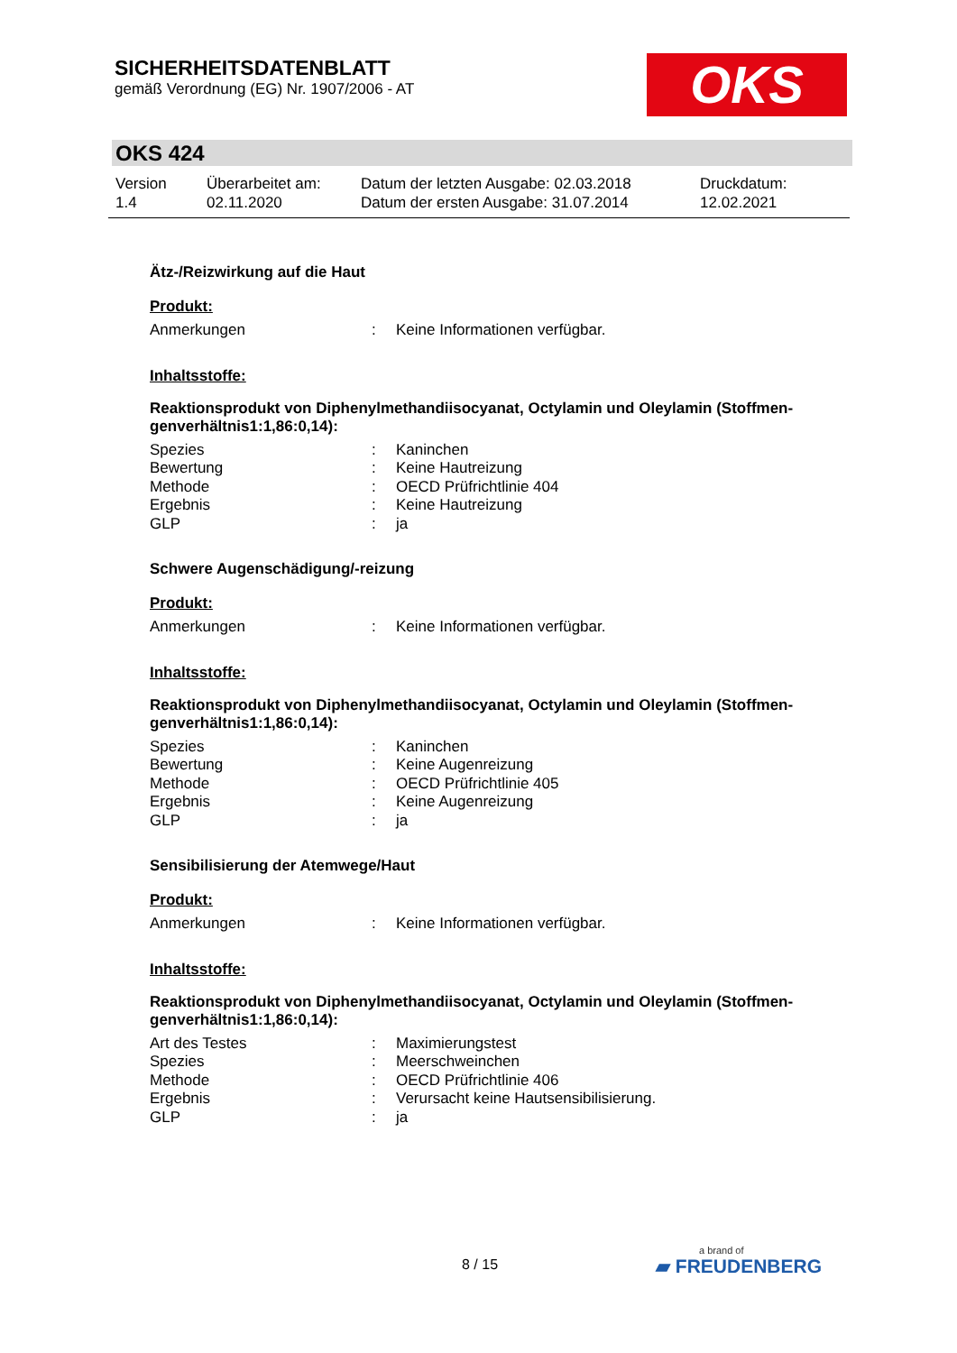SICHERHEITSDATENBLATT
gemäß Verordnung (EG) Nr. 1907/2006 - AT
OKS
OKS 424
| Version 1.4 | Überarbeitet am: 02.11.2020 | Datum der letzten Ausgabe: 02.03.2018 Datum der ersten Ausgabe: 31.07.2014 | Druckdatum: 12.02.2021 |
Ätz-/Reizwirkung auf die Haut
Produkt:
| Anmerkungen | : | Keine Informationen verfügbar. |
Inhaltsstoffe:
Reaktionsprodukt von Diphenylmethandiisocyanat, Octylamin und Oleylamin (Stoffmen-genverhältnis1:1,86:0,14):
| Spezies | : | Kaninchen |
| Bewertung | : | Keine Hautreizung |
| Methode | : | OECD Prüfrichtlinie 404 |
| Ergebnis | : | Keine Hautreizung |
| GLP | : | ja |
Schwere Augenschädigung/-reizung
Produkt:
| Anmerkungen | : | Keine Informationen verfügbar. |
Inhaltsstoffe:
Reaktionsprodukt von Diphenylmethandiisocyanat, Octylamin und Oleylamin (Stoffmen-genverhältnis1:1,86:0,14):
| Spezies | : | Kaninchen |
| Bewertung | : | Keine Augenreizung |
| Methode | : | OECD Prüfrichtlinie 405 |
| Ergebnis | : | Keine Augenreizung |
| GLP | : | ja |
Sensibilisierung der Atemwege/Haut
Produkt:
| Anmerkungen | : | Keine Informationen verfügbar. |
Inhaltsstoffe:
Reaktionsprodukt von Diphenylmethandiisocyanat, Octylamin und Oleylamin (Stoffmen-genverhältnis1:1,86:0,14):
| Art des Testes | : | Maximierungstest |
| Spezies | : | Meerschweinchen |
| Methode | : | OECD Prüfrichtlinie 406 |
| Ergebnis | : | Verursacht keine Hautsensibilisierung. |
| GLP | : | ja |
8 / 15 a brand of
▰ FREUDENBERG